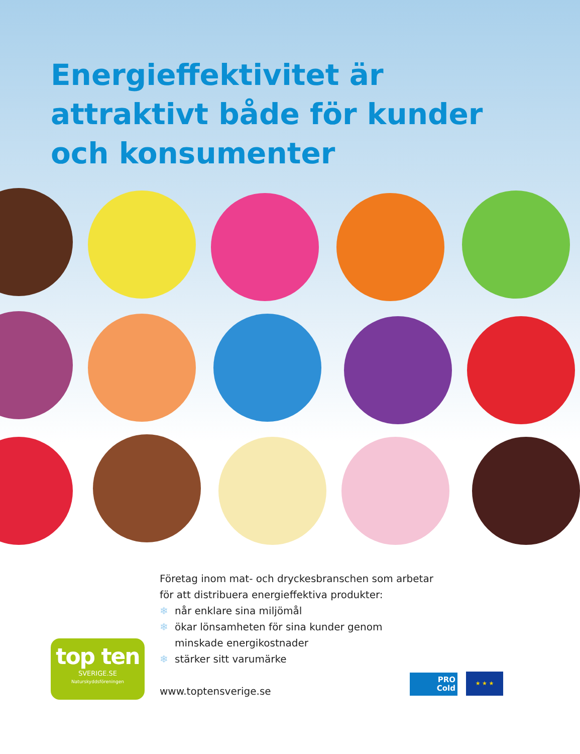Energieffektivitet är attraktivt både för kunder och konsumenter
Företag inom mat- och dryckesbranschen som arbetar
för att distribuera energieffektiva produkter:
❄ når enklare sina miljömål
❄ ökar lönsamheten för sina kunder genom
minskade energikostnader
❄ stärker sitt varumärke
www.toptensverige.se
top ten
SVERIGE.SE
Naturskyddsföreningen
PRO
Cold
★ ★ ★